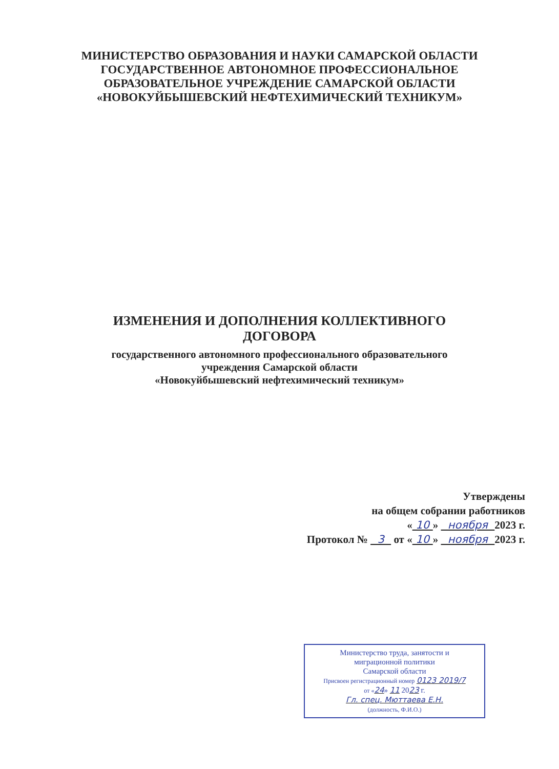МИНИСТЕРСТВО ОБРАЗОВАНИЯ И НАУКИ САМАРСКОЙ ОБЛАСТИ
ГОСУДАРСТВЕННОЕ АВТОНОМНОЕ ПРОФЕССИОНАЛЬНОЕ
ОБРАЗОВАТЕЛЬНОЕ УЧРЕЖДЕНИЕ САМАРСКОЙ ОБЛАСТИ
«НОВОКУЙБЫШЕВСКИЙ НЕФТЕХИМИЧЕСКИЙ ТЕХНИКУМ»
ИЗМЕНЕНИЯ И ДОПОЛНЕНИЯ КОЛЛЕКТИВНОГО
ДОГОВОРА
государственного автономного профессионального образовательного
учреждения Самарской области
«Новокуйбышевский нефтехимический техникум»
Утверждены
на общем собрании работников
« 10 » ноября 2023 г.
Протокол № 3 от « 10 » ноября 2023 г.
Министерство труда, занятости и
миграционной политики
Самарской области
Присвоен регистрационный номер 0123 2019/7
от «24» 11 2023 г.
Гл. спец. Мюттаева Е.Н.
(должность, Ф.И.О.)